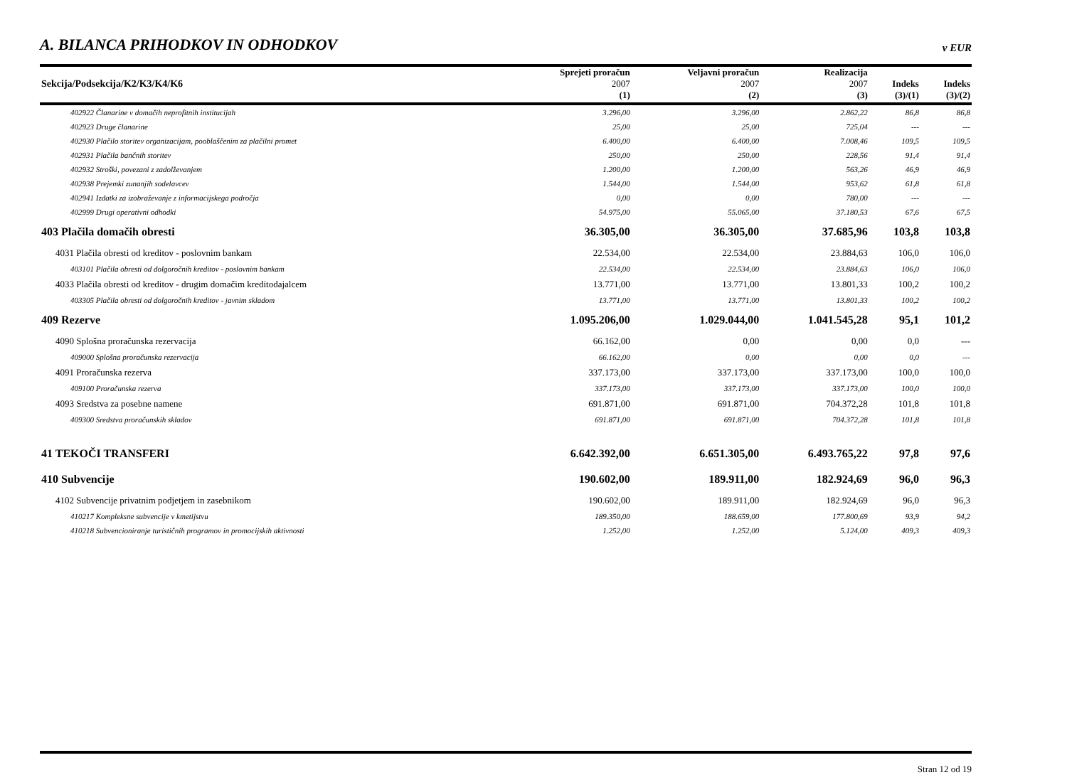A. BILANCA PRIHODKOV IN ODHODKOV
v EUR
| Sekcija/Podsekcija/K2/K3/K4/K6 | Sprejeti proračun 2007 | Veljavni proračun 2007 | Realizacija 2007 | Indeks | Indeks |
| --- | --- | --- | --- | --- | --- |
| | (1) | (2) | (3) | (3)/(1) | (3)/(2) |
| 402922 Članarine v domačih neprofitnih institucijah | 3.296,00 | 3.296,00 | 2.862,22 | 86,8 | 86,8 |
| 402923 Druge članarine | 25,00 | 25,00 | 725,04 | --- | --- |
| 402930 Plačilo storitev organizacijam, pooblaščenim za plačilni promet | 6.400,00 | 6.400,00 | 7.008,46 | 109,5 | 109,5 |
| 402931 Plačila bančnih storitev | 250,00 | 250,00 | 228,56 | 91,4 | 91,4 |
| 402932 Stroški, povezani z zadolževanjem | 1.200,00 | 1.200,00 | 563,26 | 46,9 | 46,9 |
| 402938 Prejemki zunanjih sodelavcev | 1.544,00 | 1.544,00 | 953,62 | 61,8 | 61,8 |
| 402941 Izdatki za izobraževanje z informacijskega področja | 0,00 | 0,00 | 780,00 | --- | --- |
| 402999 Drugi operativni odhodki | 54.975,00 | 55.065,00 | 37.180,53 | 67,6 | 67,5 |
| 403 Plačila domačih obresti | 36.305,00 | 36.305,00 | 37.685,96 | 103,8 | 103,8 |
| 4031 Plačila obresti od kreditov - poslovnim bankam | 22.534,00 | 22.534,00 | 23.884,63 | 106,0 | 106,0 |
| 403101 Plačila obresti od dolgoročnih kreditov - poslovnim bankam | 22.534,00 | 22.534,00 | 23.884,63 | 106,0 | 106,0 |
| 4033 Plačila obresti od kreditov - drugim domačim kreditodajalcem | 13.771,00 | 13.771,00 | 13.801,33 | 100,2 | 100,2 |
| 403305 Plačila obresti od dolgoročnih kreditov - javnim skladom | 13.771,00 | 13.771,00 | 13.801,33 | 100,2 | 100,2 |
| 409 Rezerve | 1.095.206,00 | 1.029.044,00 | 1.041.545,28 | 95,1 | 101,2 |
| 4090 Splošna proračunska rezervacija | 66.162,00 | 0,00 | 0,00 | 0,0 | --- |
| 409000 Splošna proračunska rezervacija | 66.162,00 | 0,00 | 0,00 | 0,0 | --- |
| 4091 Proračunska rezerva | 337.173,00 | 337.173,00 | 337.173,00 | 100,0 | 100,0 |
| 409100 Proračunska rezerva | 337.173,00 | 337.173,00 | 337.173,00 | 100,0 | 100,0 |
| 4093 Sredstva za posebne namene | 691.871,00 | 691.871,00 | 704.372,28 | 101,8 | 101,8 |
| 409300 Sredstva proračunskih skladov | 691.871,00 | 691.871,00 | 704.372,28 | 101,8 | 101,8 |
| 41 TEKOČI TRANSFERI | 6.642.392,00 | 6.651.305,00 | 6.493.765,22 | 97,8 | 97,6 |
| 410 Subvencije | 190.602,00 | 189.911,00 | 182.924,69 | 96,0 | 96,3 |
| 4102 Subvencije privatnim podjetjem in zasebnikom | 190.602,00 | 189.911,00 | 182.924,69 | 96,0 | 96,3 |
| 410217 Kompleksne subvencije v kmetijstvu | 189.350,00 | 188.659,00 | 177.800,69 | 93,9 | 94,2 |
| 410218 Subvencioniranje turističnih programov in promocijskih aktivnosti | 1.252,00 | 1.252,00 | 5.124,00 | 409,3 | 409,3 |
Stran 12 od 19